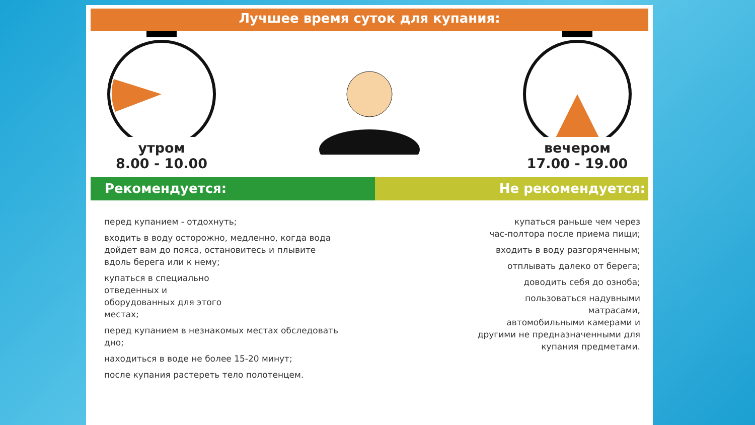Лучшее время суток для купания:
утром
8.00 - 10.00
вечером
17.00 - 19.00
Рекомендуется: Не рекомендуется:
перед купанием - отдохнуть;
входить в воду осторожно, медленно, когда вода дойдет вам до пояса, остановитесь и плывите вдоль берега или к нему;
купаться в специально
отведенных и
оборудованных для этого
местах;
перед купанием в незнакомых местах обследовать дно;
находиться в воде не более 15-20 минут;
после купания растереть тело полотенцем.
купаться раньше чем через
час-полтора после приема пищи;
входить в воду разгоряченным;
отплывать далеко от берега;
доводить себя до озноба;
пользоваться надувными
матрасами,
автомобильными камерами и
другими не предназначенными для
купания предметами.